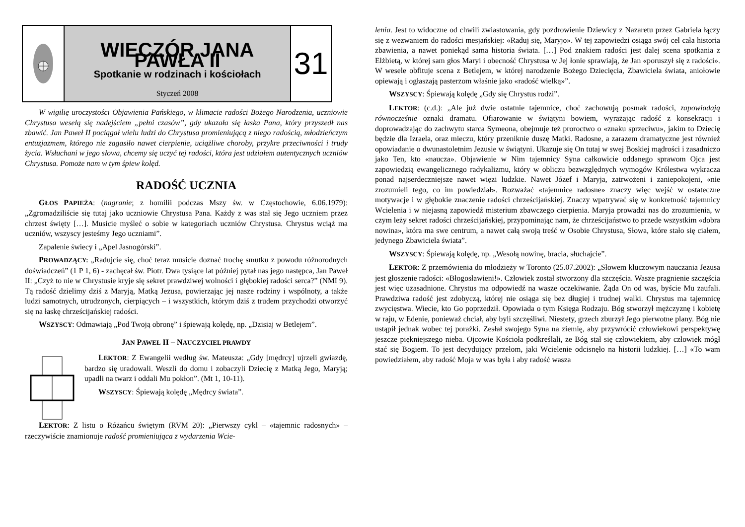WIECZÓR JANA PAWŁA II
Spotkanie w rodzinach i kościołach
Styczeń 2008
31
W wigilię uroczystości Objawienia Pańskiego, w klimacie radości Bożego Narodzenia, uczniowie Chrystusa weselą się nadejściem „pełni czasów”, gdy ukazała się łaska Pana, który przyszedł nas zbawić. Jan Paweł II pociągał wielu ludzi do Chrystusa promieniującą z niego radością, młodzieńczym entuzjazmem, którego nie zagasiło nawet cierpienie, uciążliwe choroby, przykre przeciwności i trudy życia. Wsłuchani w jego słowa, chcemy się uczyć tej radości, która jest udziałem autentycznych uczniów Chrystusa. Pomoże nam w tym śpiew kolęd.
RADOŚĆ UCZNIA
GŁOS PAPIEŻA: (nagranie; z homilii podczas Mszy św. w Częstochowie, 6.06.1979): „Zgromadziliście się tutaj jako uczniowie Chrystusa Pana. Każdy z was stał się Jego uczniem przez chrzest święty […]. Musicie myśleć o sobie w kategoriach uczniów Chrystusa. Chrystus wciąż ma uczniów, wszyscy jesteśmy Jego uczniami”.
Zapalenie świecy i „Apel Jasnogórski”.
PROWADZĄCY: „Radujcie się, choć teraz musicie doznać trochę smutku z powodu różnorodnych doświadczeń” (1 P 1, 6) - zachęcał św. Piotr. Dwa tysiące lat później pytał nas jego następca, Jan Paweł II: „Czyż to nie w Chrystusie kryje się sekret prawdziwej wolności i głębokiej radości serca?” (NMI 9). Tą radość dzielimy dziś z Maryją, Matką Jezusa, powierzając jej nasze rodziny i wspólnoty, a także ludzi samotnych, utrudzonych, cierpiących – i wszystkich, którym dziś z trudem przychodzi otworzyć się na łaskę chrześcijańskiej radości.
WSZYSCY: Odmawiają „Pod Twoją obronę” i śpiewają kolędę, np. „Dzisiaj w Betlejem”.
JAN PAWEŁ II – NAUCZYCIEL PRAWDY
LEKTOR: Z Ewangelii według św. Mateusza: „Gdy [mędrcy] ujrzeli gwiazdę, bardzo się uradowali. Weszli do domu i zobaczyli Dziecię z Matką Jego, Maryją; upadli na twarz i oddali Mu pokłon”. (Mt 1, 10-11).
WSZYSCY: Śpiewają kolędę „Mędrcy świata”.
LEKTOR: Z listu o Różańcu świętym (RVM 20): „Pierwszy cykl – «tajemnic radosnych» – rzeczywiście znamionuje radość promieniująca z wydarzenia Wcie-
lenia. Jest to widoczne od chwili zwiastowania, gdy pozdrowienie Dziewicy z Nazaretu przez Gabriela łączy się z wezwaniem do radości mesjańskiej: «Raduj się, Maryjo». W tej zapowiedzi osiąga swój cel cała historia zbawienia, a nawet poniekąd sama historia świata. […] Pod znakiem radości jest dalej scena spotkania z Elżbietą, w której sam głos Maryi i obecność Chrystusa w Jej łonie sprawiają, że Jan «poruszył się z radości». W wesele obfituje scena z Betlejem, w której narodzenie Bożego Dziecięcia, Zbawiciela świata, aniołowie opiewają i ogłaszają pasterzom właśnie jako «radość wielką»”.
WSZYSCY: Śpiewają kolędę „Gdy się Chrystus rodzi”.
LEKTOR: (c.d.): „Ale już dwie ostatnie tajemnice, choć zachowują posmak radości, zapowiadają równocześnie oznaki dramatu. Ofiarowanie w świątyni bowiem, wyrażając radość z konsekracji i doprowadzając do zachwytu starca Symeona, obejmuje też proroctwo o «znaku sprzeciwu», jakim to Dziecię będzie dla Izraela, oraz mieczu, który przeniknie duszę Matki. Radosne, a zarazem dramatyczne jest również opowiadanie o dwunastoletnim Jezusie w świątyni. Ukazuje się On tutaj w swej Boskiej mądrości i zasadniczo jako Ten, kto «naucza». Objawienie w Nim tajemnicy Syna całkowicie oddanego sprawom Ojca jest zapowiedzią ewangelicznego radykalizmu, który w obliczu bezwzględnych wymogów Królestwa wykracza ponad najserdeczniejsze nawet więzi ludzkie. Nawet Józef i Maryja, zatrwożeni i zaniepokojeni, «nie zrozumieli tego, co im powiedział». Rozważać «tajemnice radosne» znaczy więc wejść w ostateczne motywacje i w głębokie znaczenie radości chrześcijańskiej. Znaczy wpatrywać się w konkretność tajemnicy Wcielenia i w niejasną zapowiedź misterium zbawczego cierpienia. Maryja prowadzi nas do zrozumienia, w czym leży sekret radości chrześcijańskiej, przypominając nam, że chrześcijaństwo to przede wszystkim «dobra nowina», która ma swe centrum, a nawet całą swoją treść w Osobie Chrystusa, Słowa, które stało się ciałem, jedynego Zbawiciela świata”.
WSZYSCY: Śpiewają kolędę, np. „Wesołą nowinę, bracia, słuchajcie”.
LEKTOR: Z przemówienia do młodzieży w Toronto (25.07.2002): „Słowem kluczowym nauczania Jezusa jest głoszenie radości: «Błogosławieni!». Człowiek został stworzony dla szczęścia. Wasze pragnienie szczęścia jest więc uzasadnione. Chrystus ma odpowiedź na wasze oczekiwanie. Żąda On od was, byście Mu zaufali. Prawdziwa radość jest zdobyczą, której nie osiąga się bez długiej i trudnej walki. Chrystus ma tajemnicę zwycięstwa. Wiecie, kto Go poprzedził. Opowiada o tym Księga Rodzaju. Bóg stworzył mężczyznę i kobietę w raju, w Edenie, ponieważ chciał, aby byli szczęśliwi. Niestety, grzech zburzył Jego pierwotne plany. Bóg nie ustąpił jednak wobec tej porażki. Zesłał swojego Syna na ziemię, aby przywrócić człowiekowi perspektywę jeszcze piękniejszego nieba. Ojcowie Kościoła podkreślali, że Bóg stał się człowiekiem, aby człowiek mógł stać się Bogiem. To jest decydujący przełom, jaki Wcielenie odcisnęło na historii ludzkiej. […] «To wam powiedziałem, aby radość Moja w was była i aby radość wasza